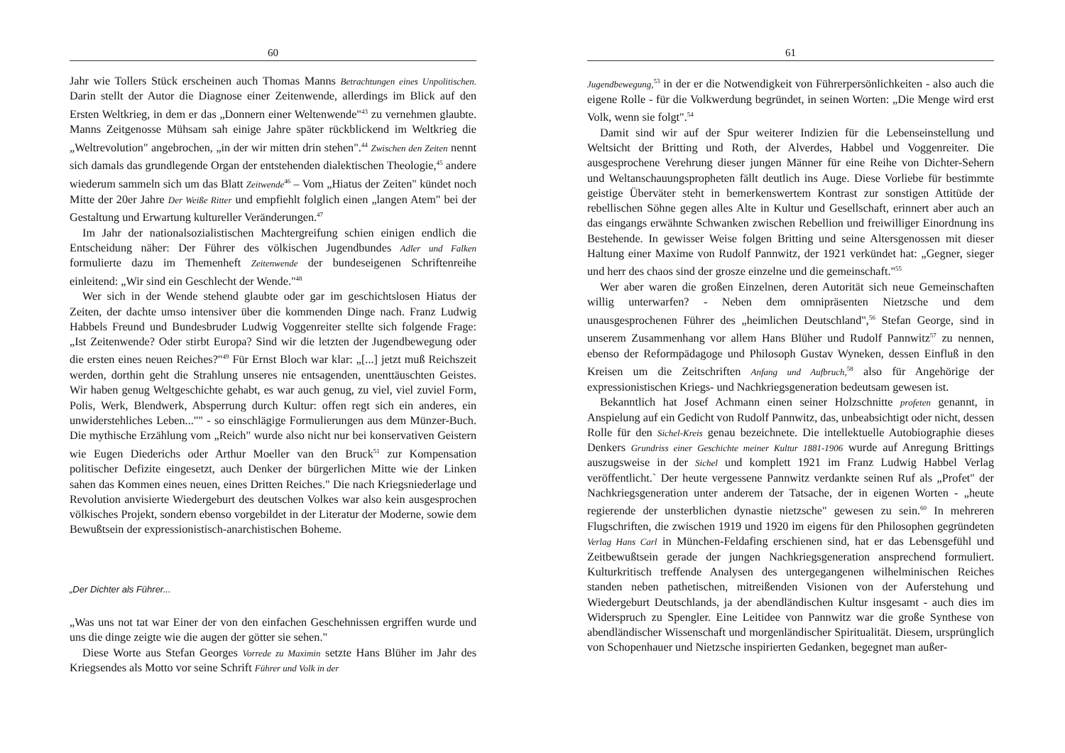60
Jahr wie Tollers Stück erscheinen auch Thomas Manns Betrachtungen eines Unpolitischen. Darin stellt der Autor die Diagnose einer Zeitenwende, allerdings im Blick auf den Ersten Weltkrieg, in dem er das „Donnern einer Weltenwende"<sup>43</sup> zu vernehmen glaubte. Manns Zeitgenosse Mühsam sah einige Jahre später rückblickend im Weltkrieg die „Weltrevolution" angebrochen, „in der wir mitten drin stehen".<sup>44</sup> Zwischen den Zeiten nennt sich damals das grundlegende Organ der entstehenden dialektischen Theologie,<sup>45</sup> andere wiederum sammeln sich um das Blatt Zeitwende<sup>46</sup> – Vom „Hiatus der Zeiten" kündet noch Mitte der 20er Jahre Der Weiße Ritter und empfiehlt folglich einen „langen Atem" bei der Gestaltung und Erwartung kultureller Veränderungen.<sup>47</sup>
Im Jahr der nationalsozialistischen Machtergreifung schien einigen endlich die Entscheidung näher: Der Führer des völkischen Jugendbundes Adler und Falken formulierte dazu im Themenheft Zeitenwende der bundeseigenen Schriftenreihe einleitend: „Wir sind ein Geschlecht der Wende."<sup>48</sup>
Wer sich in der Wende stehend glaubte oder gar im geschichtslosen Hiatus der Zeiten, der dachte umso intensiver über die kommenden Dinge nach. Franz Ludwig Habbels Freund und Bundesbruder Ludwig Voggenreiter stellte sich folgende Frage: „Ist Zeitenwende? Oder stirbt Europa? Sind wir die letzten der Jugendbewegung oder die ersten eines neuen Reiches?"<sup>49</sup> Für Ernst Bloch war klar: „[...] jetzt muß Reichszeit werden, dorthin geht die Strahlung unseres nie entsagenden, unenttäuschten Geistes. Wir haben genug Weltgeschichte gehabt, es war auch genug, zu viel, viel zuviel Form, Polis, Werk, Blendwerk, Absperrung durch Kultur: offen regt sich ein anderes, ein unwiderstehliches Leben..."" - so einschlägige Formulierungen aus dem Münzer-Buch. Die mythische Erzählung vom „Reich" wurde also nicht nur bei konservativen Geistern wie Eugen Diederichs oder Arthur Moeller van den Bruck<sup>51</sup> zur Kompensation politischer Defizite eingesetzt, auch Denker der bürgerlichen Mitte wie der Linken sahen das Kommen eines neuen, eines Dritten Reiches." Die nach Kriegsniederlage und Revolution anvisierte Wiedergeburt des deutschen Volkes war also kein ausgesprochen völkisches Projekt, sondern ebenso vorgebildet in der Literatur der Moderne, sowie dem Bewußtsein der expressionistisch-anarchistischen Boheme.
„Der Dichter als Führer...
„Was uns not tat war Einer der von den einfachen Geschehnissen ergriffen wurde und uns die dinge zeigte wie die augen der götter sie sehen."
Diese Worte aus Stefan Georges Vorrede zu Maximin setzte Hans Blüher im Jahr des Kriegsendes als Motto vor seine Schrift Führer und Volk in der
61
Jugendbewegung,<sup>53</sup> in der er die Notwendigkeit von Führerpersönlichkeiten - also auch die eigene Rolle - für die Volkwerdung begründet, in seinen Worten: „Die Menge wird erst Volk, wenn sie folgt".<sup>54</sup>
Damit sind wir auf der Spur weiterer Indizien für die Lebenseinstellung und Weltsicht der Britting und Roth, der Alverdes, Habbel und Voggenreiter. Die ausgesprochene Verehrung dieser jungen Männer für eine Reihe von Dichter-Sehern und Weltanschauungspropheten fällt deutlich ins Auge. Diese Vorliebe für bestimmte geistige Überväter steht in bemerkenswertem Kontrast zur sonstigen Attitüde der rebellischen Söhne gegen alles Alte in Kultur und Gesellschaft, erinnert aber auch an das eingangs erwähnte Schwanken zwischen Rebellion und freiwilliger Einordnung ins Bestehende. In gewisser Weise folgen Britting und seine Altersgenossen mit dieser Haltung einer Maxime von Rudolf Pannwitz, der 1921 verkündet hat: „Gegner, sieger und herr des chaos sind der grosze einzelne und die gemeinschaft."<sup>55</sup>
Wer aber waren die großen Einzelnen, deren Autorität sich neue Gemeinschaften willig unterwarfen? - Neben dem omnipräsenten Nietzsche und dem unausgesprochenen Führer des „heimlichen Deutschland",<sup>56</sup> Stefan George, sind in unserem Zusammenhang vor allem Hans Blüher und Rudolf Pannwitz<sup>57</sup> zu nennen, ebenso der Reformpädagoge und Philosoph Gustav Wyneken, dessen Einfluß in den Kreisen um die Zeitschriften Anfang und Aufbruch,<sup>58</sup> also für Angehörige der expressionistischen Kriegs- und Nachkriegsgeneration bedeutsam gewesen ist.
Bekanntlich hat Josef Achmann einen seiner Holzschnitte profeten genannt, in Anspielung auf ein Gedicht von Rudolf Pannwitz, das, unbeabsichtigt oder nicht, dessen Rolle für den Sichel-Kreis genau bezeichnete. Die intellektuelle Autobiographie dieses Denkers Grundriss einer Geschichte meiner Kultur 1881-1906 wurde auf Anregung Brittings auszugsweise in der Sichel und komplett 1921 im Franz Ludwig Habbel Verlag veröffentlicht.` Der heute vergessene Pannwitz verdankte seinen Ruf als „Profet" der Nachkriegsgeneration unter anderem der Tatsache, der in eigenen Worten - „heute regierende der unsterblichen dynastie nietzsche" gewesen zu sein.<sup>60</sup> In mehreren Flugschriften, die zwischen 1919 und 1920 im eigens für den Philosophen gegründeten Verlag Hans Carl in München-Feldafing erschienen sind, hat er das Lebensgefühl und Zeitbewußtsein gerade der jungen Nachkriegsgeneration ansprechend formuliert. Kulturkritisch treffende Analysen des untergegangenen wilhelminischen Reiches standen neben pathetischen, mitreißenden Visionen von der Auferstehung und Wiedergeburt Deutschlands, ja der abendländischen Kultur insgesamt - auch dies im Widerspruch zu Spengler. Eine Leitidee von Pannwitz war die große Synthese von abendländischer Wissenschaft und morgenländischer Spiritualität. Diesem, ursprünglich von Schopenhauer und Nietzsche inspirierten Gedanken, begegnet man außer-